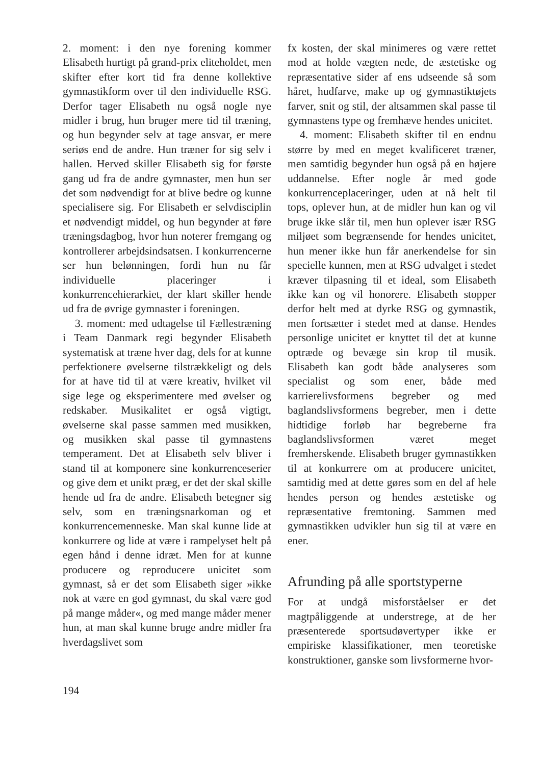2. moment: i den nye forening kommer Elisabeth hurtigt på grand-prix eliteholdet, men skifter efter kort tid fra denne kollektive gymnastikform over til den individuelle RSG. Derfor tager Elisabeth nu også nogle nye midler i brug, hun bruger mere tid til træning, og hun begynder selv at tage ansvar, er mere seriøs end de andre. Hun træner for sig selv i hallen. Herved skiller Elisabeth sig for første gang ud fra de andre gymnaster, men hun ser det som nødvendigt for at blive bedre og kunne specialisere sig. For Elisabeth er selvdisciplin et nødvendigt middel, og hun begynder at føre træningsdagbog, hvor hun noterer fremgang og kontrollerer arbejdsindsatsen. I konkurrencerne ser hun belønningen, fordi hun nu får individuelle placeringer i konkurrencehierarkiet, der klart skiller hende ud fra de øvrige gymnaster i foreningen.
3. moment: med udtagelse til Fællestræning i Team Danmark regi begynder Elisabeth systematisk at træne hver dag, dels for at kunne perfektionere øvelserne tilstrækkeligt og dels for at have tid til at være kreativ, hvilket vil sige lege og eksperimentere med øvelser og redskaber. Musikalitet er også vigtigt, øvelserne skal passe sammen med musikken, og musikken skal passe til gymnastens temperament. Det at Elisabeth selv bliver i stand til at komponere sine konkurrenceserier og give dem et unikt præg, er det der skal skille hende ud fra de andre. Elisabeth betegner sig selv, som en træningsnarkoman og et konkurrencemenneske. Man skal kunne lide at konkurrere og lide at være i rampelyset helt på egen hånd i denne idræt. Men for at kunne producere og reproducere unicitet som gymnast, så er det som Elisabeth siger »ikke nok at være en god gymnast, du skal være god på mange måder«, og med mange måder mener hun, at man skal kunne bruge andre midler fra hverdagslivet som
fx kosten, der skal minimeres og være rettet mod at holde vægten nede, de æstetiske og repræsentative sider af ens udseende så som håret, hudfarve, make up og gymnastiktøjets farver, snit og stil, der altsammen skal passe til gymnastens type og fremhæve hendes unicitet.
4. moment: Elisabeth skifter til en endnu større by med en meget kvalificeret træner, men samtidig begynder hun også på en højere uddannelse. Efter nogle år med gode konkurrenceplaceringer, uden at nå helt til tops, oplever hun, at de midler hun kan og vil bruge ikke slår til, men hun oplever især RSG miljøet som begrænsende for hendes unicitet, hun mener ikke hun får anerkendelse for sin specielle kunnen, men at RSG udvalget i stedet kræver tilpasning til et ideal, som Elisabeth ikke kan og vil honorere. Elisabeth stopper derfor helt med at dyrke RSG og gymnastik, men fortsætter i stedet med at danse. Hendes personlige unicitet er knyttet til det at kunne optræde og bevæge sin krop til musik. Elisabeth kan godt både analyseres som specialist og som ener, både med karrierelivsformens begreber og med baglandslivsformens begreber, men i dette hidtidige forløb har begreberne fra baglandslivsformen været meget fremherskende. Elisabeth bruger gymnastikken til at konkurrere om at producere unicitet, samtidig med at dette gøres som en del af hele hendes person og hendes æstetiske og repræsentative fremtoning. Sammen med gymnastikken udvikler hun sig til at være en ener.
Afrunding på alle sportstyperne
For at undgå misforståelser er det magtpåliggende at understrege, at de her præsenterede sportsudøvertyper ikke er empiriske klassifikationer, men teoretiske konstruktioner, ganske som livsformerne hvor-
194